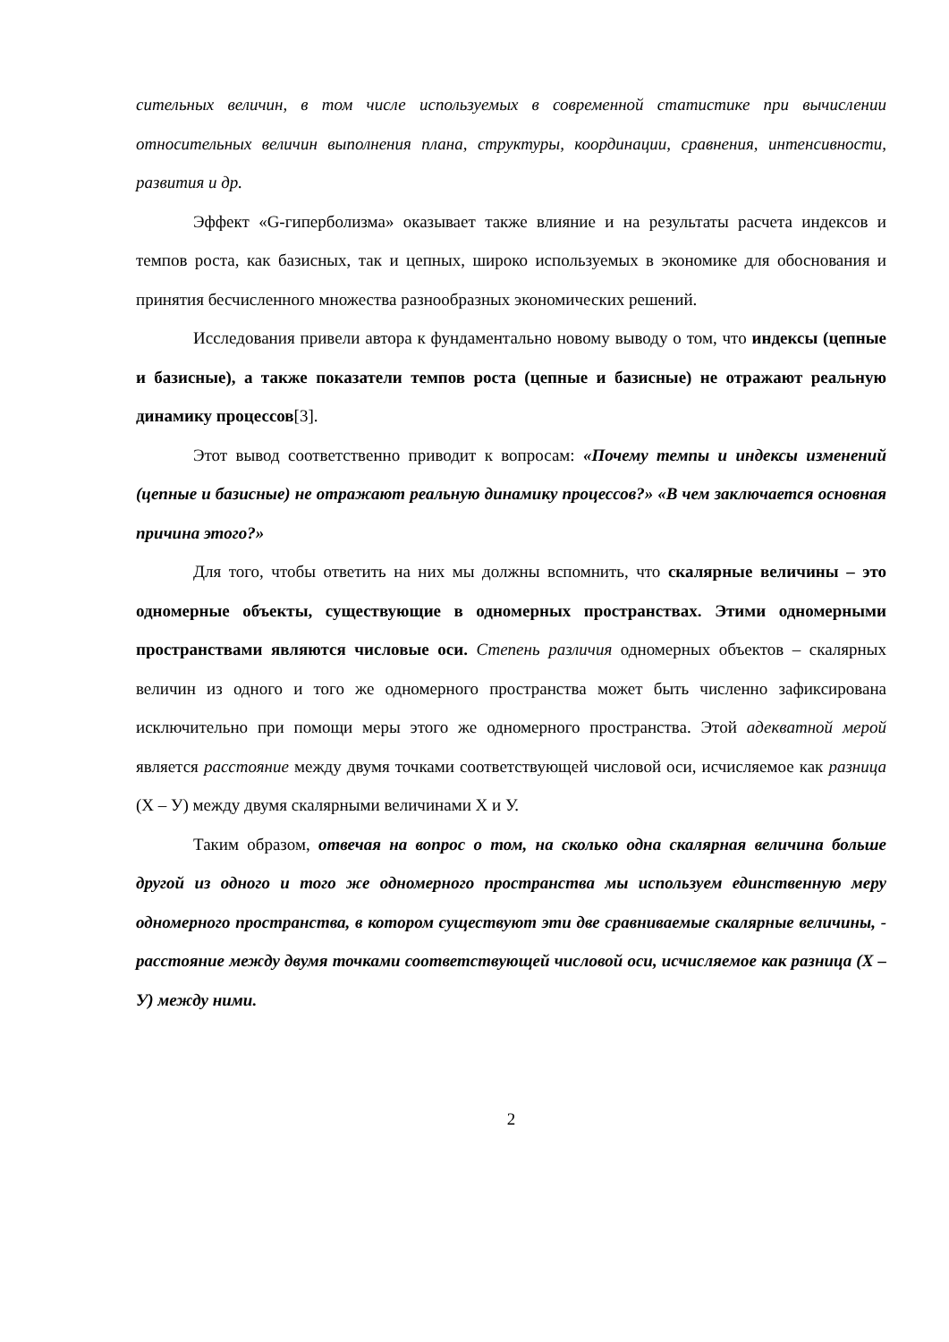сительных величин, в том числе используемых в современной статистике при вычислении относительных величин выполнения плана, структуры, координации, сравнения, интенсивности, развития и др.
Эффект «G-гиперболизма» оказывает также влияние и на результаты расчета индексов и темпов роста, как базисных, так и цепных, широко используемых в экономике для обоснования и принятия бесчисленного множества разнообразных экономических решений.
Исследования привели автора к фундаментально новому выводу о том, что индексы (цепные и базисные), а также показатели темпов роста (цепные и базисные) не отражают реальную динамику процессов[3].
Этот вывод соответственно приводит к вопросам: «Почему темпы и индексы изменений (цепные и базисные) не отражают реальную динамику процессов?» «В чем заключается основная причина этого?»
Для того, чтобы ответить на них мы должны вспомнить, что скалярные величины – это одномерные объекты, существующие в одномерных пространствах. Этими одномерными пространствами являются числовые оси. Степень различия одномерных объектов – скалярных величин из одного и того же одномерного пространства может быть численно зафиксирована исключительно при помощи меры этого же одномерного пространства. Этой адекватной мерой является расстояние между двумя точками соответствующей числовой оси, исчисляемое как разница (Х – У) между двумя скалярными величинами Х и У.
Таким образом, отвечая на вопрос о том, на сколько одна скалярная величина больше другой из одного и того же одномерного пространства мы используем единственную меру одномерного пространства, в котором существуют эти две сравниваемые скалярные величины, - расстояние между двумя точками соответствующей числовой оси, исчисляемое как разница (Х – У) между ними.
2